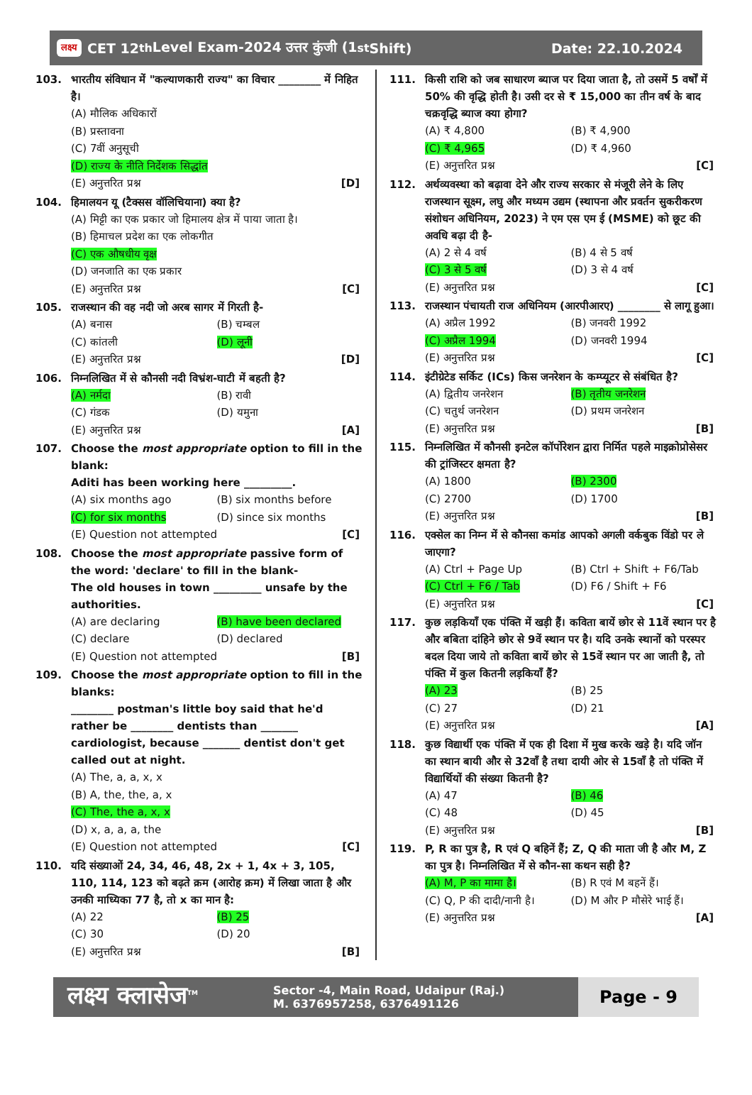लक्ष्य CET 12<sup>th</sup> Level Exam-2024 उत्तर कुंजी (1<sup>st</sup> Shift)
Date: 22.10.2024
103. भारतीय संविधान में "कल्याणकारी राज्य" का विचार ________ में निहित है।
(A) मौलिक अधिकारों
(B) प्रस्तावना
(C) 7वीं अनुसूची
(D) राज्य के नीति निर्देशक सिद्धांत
(E) अनुत्तरित प्रश्न [D]
104. हिमालयन यू (टैक्सस वॉलिचियाना) क्या है?
(A) मिट्टी का एक प्रकार जो हिमालय क्षेत्र में पाया जाता है।
(B) हिमाचल प्रदेश का एक लोकगीत
(C) एक औषधीय वृक्ष
(D) जनजाति का एक प्रकार
(E) अनुत्तरित प्रश्न [C]
105. राजस्थान की वह नदी जो अरब सागर में गिरती है-
(A) बनास (B) चम्बल
(C) कांतली (D) लूनी
(E) अनुत्तरित प्रश्न [D]
106. निम्नलिखित में से कौनसी नदी विभ्रंश-घाटी में बहती है?
(A) नर्मदा (B) रावी
(C) गंडक (D) यमुना
(E) अनुत्तरित प्रश्न [A]
107. Choose the most appropriate option to fill in the blank:
Aditi has been working here _________.
(A) six months ago (B) six months before
(C) for six months (D) since six months
(E) Question not attempted [C]
108. Choose the most appropriate passive form of the word: 'declare' to fill in the blank-
The old houses in town _________ unsafe by the authorities.
(A) are declaring (B) have been declared
(C) declare (D) declared
(E) Question not attempted [B]
109. Choose the most appropriate option to fill in the blanks:
________ postman's little boy said that he'd rather be ________ dentists than _______ cardiologist, because _______ dentist don't get called out at night.
(A) The, a, a, x, x
(B) A, the, the, a, x
(C) The, the a, x, x
(D) x, a, a, a, the
(E) Question not attempted [C]
110. यदि संख्याओं 24, 34, 46, 48, 2x + 1, 4x + 3, 105, 110, 114, 123 को बढ़ते क्रम (आरोह क्रम) में लिखा जाता है और उनकी माध्यिका 77 है, तो x का मान है:
(A) 22 (B) 25
(C) 30 (D) 20
(E) अनुत्तरित प्रश्न [B]
111. किसी राशि को जब साधारण ब्याज पर दिया जाता है, तो उसमें 5 वर्षों में 50% की वृद्धि होती है। उसी दर से ₹ 15,000 का तीन वर्ष के बाद चक्रवृद्धि ब्याज क्या होगा?
(A) ₹ 4,800 (B) ₹ 4,900
(C) ₹ 4,965 (D) ₹ 4,960
(E) अनुत्तरित प्रश्न [C]
112. अर्थव्यवस्था को बढ़ावा देने और राज्य सरकार से मंजूरी लेने के लिए राजस्थान सूक्ष्म, लघु और मध्यम उद्यम (स्थापना और प्रवर्तन सुकरीकरण संशोधन अधिनियम, 2023) ने एम एस एम ई (MSME) को छूट की अवधि बढ़ा दी है-
(A) 2 से 4 वर्ष (B) 4 से 5 वर्ष
(C) 3 से 5 वर्ष (D) 3 से 4 वर्ष
(E) अनुत्तरित प्रश्न [C]
113. राजस्थान पंचायती राज अधिनियम (आरपीआरए) ________ से लागू हुआ।
(A) अप्रैल 1992 (B) जनवरी 1992
(C) अप्रैल 1994 (D) जनवरी 1994
(E) अनुत्तरित प्रश्न [C]
114. इंटीग्रेटेड सर्किट (ICs) किस जनरेशन के कम्प्यूटर से संबंधित है?
(A) द्वितीय जनरेशन (B) तृतीय जनरेशन
(C) चतुर्थ जनरेशन (D) प्रथम जनरेशन
(E) अनुत्तरित प्रश्न [B]
115. निम्नलिखित में कौनसी इनटेल कॉर्पोरेशन द्वारा निर्मित पहले माइक्रोप्रोसेसर की ट्रांजिस्टर क्षमता है?
(A) 1800 (B) 2300
(C) 2700 (D) 1700
(E) अनुत्तरित प्रश्न [B]
116. एक्सेल का निम्न में से कौनसा कमांड आपको अगली वर्कबुक विंडो पर ले जाएगा?
(A) Ctrl + Page Up (B) Ctrl + Shift + F6/Tab
(C) Ctrl + F6 / Tab (D) F6 / Shift + F6
(E) अनुत्तरित प्रश्न [C]
117. कुछ लड़कियाँ एक पंक्ति में खड़ी हैं। कविता बायें छोर से 11वें स्थान पर है और बबिता दांहिने छोर से 9वें स्थान पर है। यदि उनके स्थानों को परस्पर बदल दिया जाये तो कविता बायें छोर से 15वें स्थान पर आ जाती है, तो पंक्ति में कुल कितनी लड़कियाँ हैं?
(A) 23 (B) 25
(C) 27 (D) 21
(E) अनुत्तरित प्रश्न [A]
118. कुछ विद्यार्थी एक पंक्ति में एक ही दिशा में मुख करके खड़े है। यदि जॉन का स्थान बायी और से 32वाँ है तथा दायी ओर से 15वाँ है तो पंक्ति में विद्यार्थियों की संख्या कितनी है?
(A) 47 (B) 46
(C) 48 (D) 45
(E) अनुत्तरित प्रश्न [B]
119. P, R का पुत्र है, R एवं Q बहिनें हैं; Z, Q की माता जी है और M, Z का पुत्र है। निम्नलिखित में से कौन-सा कथन सही है?
(A) M, P का मामा है। (B) R एवं M बहनें हैं।
(C) Q, P की दादी/नानी है। (D) M और P मौसेरे भाई हैं।
(E) अनुत्तरित प्रश्न [A]
लक्ष्य क्लासेज<sup>TM</sup>
Sector -4, Main Road, Udaipur (Raj.)
M. 6376957258, 6376491126
Page - 9